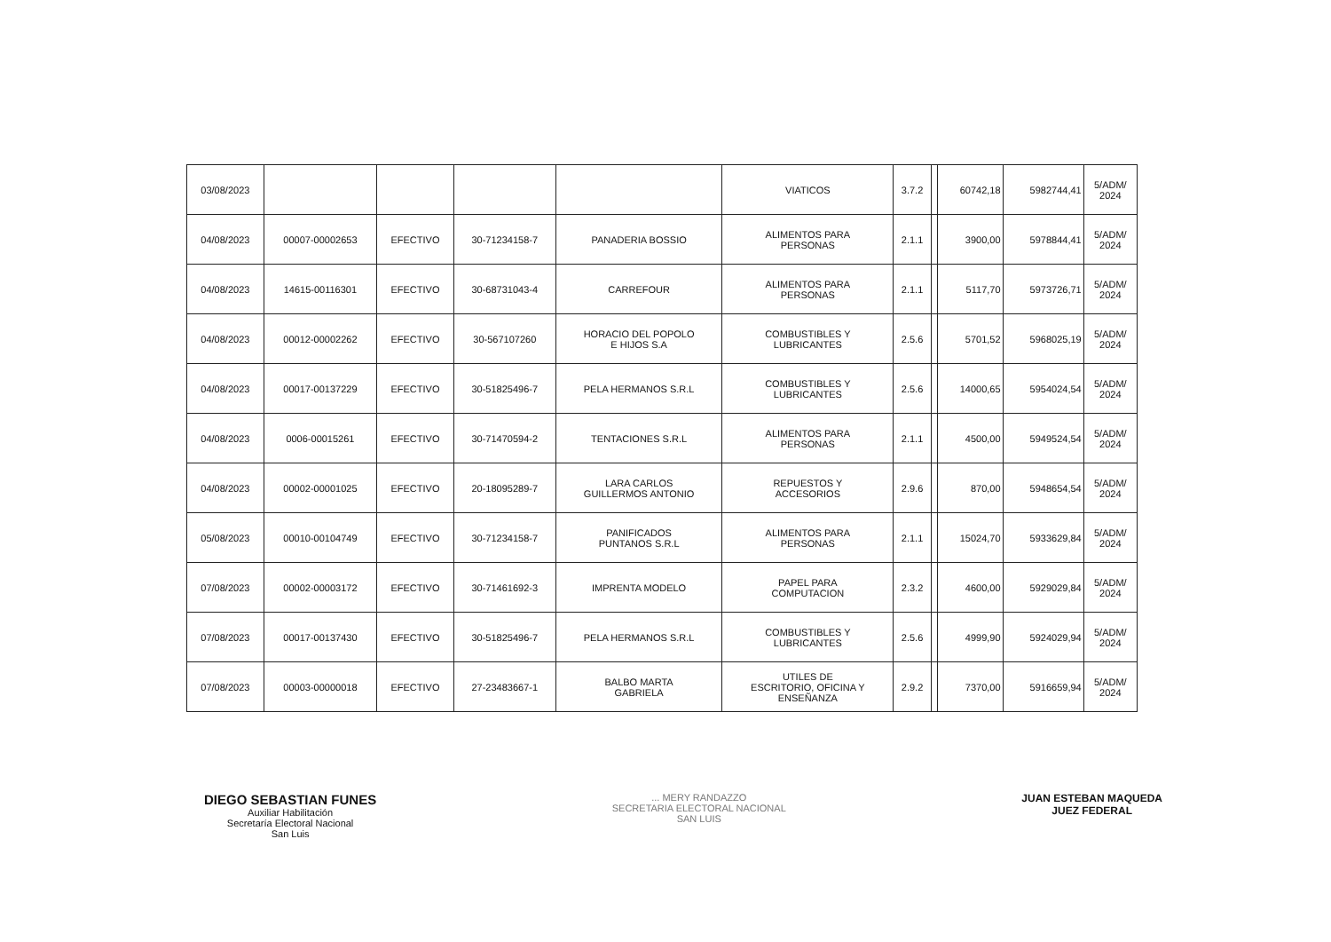| 03/08/2023 | | | | | VIATICOS | 3.7.2 | | 60742,18 | 5982744,41 | 5/ADM/ 2024 |
| 04/08/2023 | 00007-00002653 | EFECTIVO | 30-71234158-7 | PANADERIA BOSSIO | ALIMENTOS PARA PERSONAS | 2.1.1 | | 3900,00 | 5978844,41 | 5/ADM/ 2024 |
| 04/08/2023 | 14615-00116301 | EFECTIVO | 30-68731043-4 | CARREFOUR | ALIMENTOS PARA PERSONAS | 2.1.1 | | 5117,70 | 5973726,71 | 5/ADM/ 2024 |
| 04/08/2023 | 00012-00002262 | EFECTIVO | 30-567107260 | HORACIO DEL POPOLO E HIJOS S.A | COMBUSTIBLES Y LUBRICANTES | 2.5.6 | | 5701,52 | 5968025,19 | 5/ADM/ 2024 |
| 04/08/2023 | 00017-00137229 | EFECTIVO | 30-51825496-7 | PELA HERMANOS S.R.L | COMBUSTIBLES Y LUBRICANTES | 2.5.6 | | 14000,65 | 5954024,54 | 5/ADM/ 2024 |
| 04/08/2023 | 0006-00015261 | EFECTIVO | 30-71470594-2 | TENTACIONES S.R.L | ALIMENTOS PARA PERSONAS | 2.1.1 | | 4500,00 | 5949524,54 | 5/ADM/ 2024 |
| 04/08/2023 | 00002-00001025 | EFECTIVO | 20-18095289-7 | LARA CARLOS GUILLERMOS ANTONIO | REPUESTOS Y ACCESORIOS | 2.9.6 | | 870,00 | 5948654,54 | 5/ADM/ 2024 |
| 05/08/2023 | 00010-00104749 | EFECTIVO | 30-71234158-7 | PANIFICADOS PUNTANOS S.R.L | ALIMENTOS PARA PERSONAS | 2.1.1 | | 15024,70 | 5933629,84 | 5/ADM/ 2024 |
| 07/08/2023 | 00002-00003172 | EFECTIVO | 30-71461692-3 | IMPRENTA MODELO | PAPEL PARA COMPUTACION | 2.3.2 | | 4600,00 | 5929029,84 | 5/ADM/ 2024 |
| 07/08/2023 | 00017-00137430 | EFECTIVO | 30-51825496-7 | PELA HERMANOS S.R.L | COMBUSTIBLES Y LUBRICANTES | 2.5.6 | | 4999,90 | 5924029,94 | 5/ADM/ 2024 |
| 07/08/2023 | 00003-00000018 | EFECTIVO | 27-23483667-1 | BALBO MARTA GABRIELA | UTILES DE ESCRITORIO, OFICINA Y ENSEÑANZA | 2.9.2 | | 7370,00 | 5916659,94 | 5/ADM/ 2024 |
DIEGO SEBASTIAN FUNES
Auxiliar Habilitación
Secretaría Electoral Nacional
San Luis
... MERY RANDAZZO
SECRETARIA ELECTORAL NACIONAL
SAN LUIS
JUAN ESTEBAN MAQUEDA
JUEZ FEDERAL